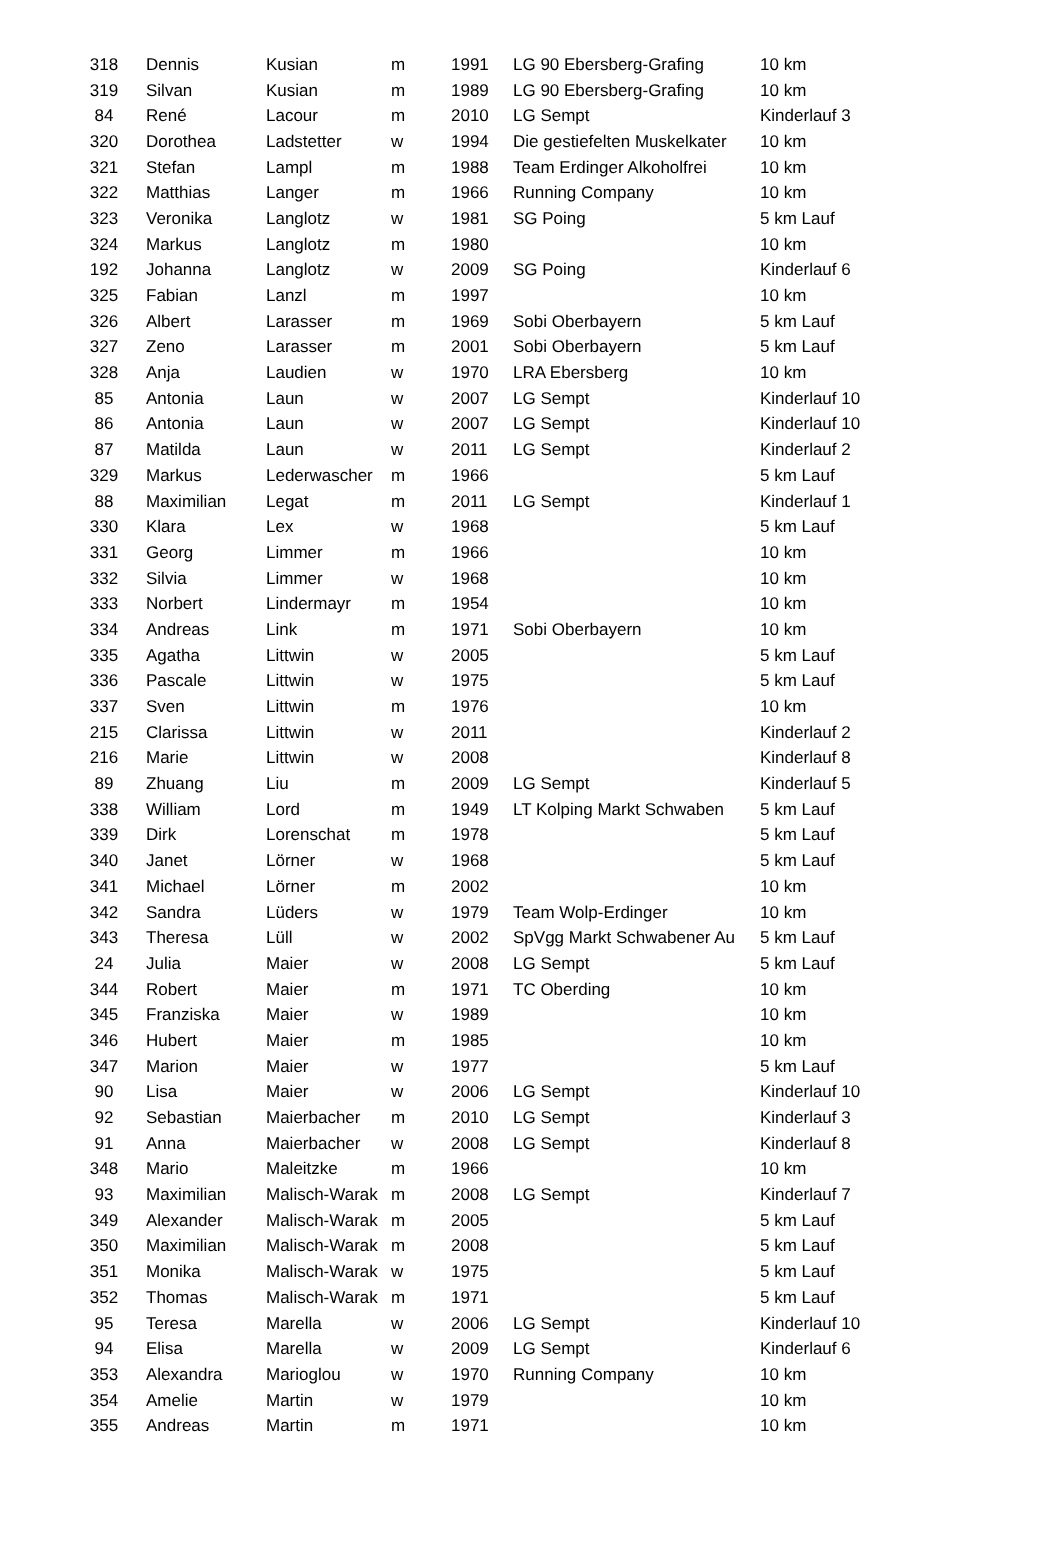| 318 | Dennis | Kusian | m | 1991 | LG 90 Ebersberg-Grafing | 10 km |
| 319 | Silvan | Kusian | m | 1989 | LG 90 Ebersberg-Grafing | 10 km |
| 84 | René | Lacour | m | 2010 | LG Sempt | Kinderlauf 3 |
| 320 | Dorothea | Ladstetter | w | 1994 | Die gestiefelten Muskelkater | 10 km |
| 321 | Stefan | Lampl | m | 1988 | Team Erdinger Alkoholfrei | 10 km |
| 322 | Matthias | Langer | m | 1966 | Running Company | 10 km |
| 323 | Veronika | Langlotz | w | 1981 | SG Poing | 5 km Lauf |
| 324 | Markus | Langlotz | m | 1980 | | 10 km |
| 192 | Johanna | Langlotz | w | 2009 | SG Poing | Kinderlauf 6 |
| 325 | Fabian | Lanzl | m | 1997 | | 10 km |
| 326 | Albert | Larasser | m | 1969 | Sobi Oberbayern | 5 km Lauf |
| 327 | Zeno | Larasser | m | 2001 | Sobi Oberbayern | 5 km Lauf |
| 328 | Anja | Laudien | w | 1970 | LRA Ebersberg | 10 km |
| 85 | Antonia | Laun | w | 2007 | LG Sempt | Kinderlauf 10 |
| 86 | Antonia | Laun | w | 2007 | LG Sempt | Kinderlauf 10 |
| 87 | Matilda | Laun | w | 2011 | LG Sempt | Kinderlauf 2 |
| 329 | Markus | Lederwascher | m | 1966 | | 5 km Lauf |
| 88 | Maximilian | Legat | m | 2011 | LG Sempt | Kinderlauf 1 |
| 330 | Klara | Lex | w | 1968 | | 5 km Lauf |
| 331 | Georg | Limmer | m | 1966 | | 10 km |
| 332 | Silvia | Limmer | w | 1968 | | 10 km |
| 333 | Norbert | Lindermayr | m | 1954 | | 10 km |
| 334 | Andreas | Link | m | 1971 | Sobi Oberbayern | 10 km |
| 335 | Agatha | Littwin | w | 2005 | | 5 km Lauf |
| 336 | Pascale | Littwin | w | 1975 | | 5 km Lauf |
| 337 | Sven | Littwin | m | 1976 | | 10 km |
| 215 | Clarissa | Littwin | w | 2011 | | Kinderlauf 2 |
| 216 | Marie | Littwin | w | 2008 | | Kinderlauf 8 |
| 89 | Zhuang | Liu | m | 2009 | LG Sempt | Kinderlauf 5 |
| 338 | William | Lord | m | 1949 | LT Kolping Markt Schwaben | 5 km Lauf |
| 339 | Dirk | Lorenschat | m | 1978 | | 5 km Lauf |
| 340 | Janet | Lörner | w | 1968 | | 5 km Lauf |
| 341 | Michael | Lörner | m | 2002 | | 10 km |
| 342 | Sandra | Lüders | w | 1979 | Team Wolp-Erdinger | 10 km |
| 343 | Theresa | Lüll | w | 2002 | SpVgg Markt Schwabener Au | 5 km Lauf |
| 24 | Julia | Maier | w | 2008 | LG Sempt | 5 km Lauf |
| 344 | Robert | Maier | m | 1971 | TC Oberding | 10 km |
| 345 | Franziska | Maier | w | 1989 | | 10 km |
| 346 | Hubert | Maier | m | 1985 | | 10 km |
| 347 | Marion | Maier | w | 1977 | | 5 km Lauf |
| 90 | Lisa | Maier | w | 2006 | LG Sempt | Kinderlauf 10 |
| 92 | Sebastian | Maierbacher | m | 2010 | LG Sempt | Kinderlauf 3 |
| 91 | Anna | Maierbacher | w | 2008 | LG Sempt | Kinderlauf 8 |
| 348 | Mario | Maleitzke | m | 1966 | | 10 km |
| 93 | Maximilian | Malisch-Warak | m | 2008 | LG Sempt | Kinderlauf 7 |
| 349 | Alexander | Malisch-Warak | m | 2005 | | 5 km Lauf |
| 350 | Maximilian | Malisch-Warak | m | 2008 | | 5 km Lauf |
| 351 | Monika | Malisch-Warak | w | 1975 | | 5 km Lauf |
| 352 | Thomas | Malisch-Warak | m | 1971 | | 5 km Lauf |
| 95 | Teresa | Marella | w | 2006 | LG Sempt | Kinderlauf 10 |
| 94 | Elisa | Marella | w | 2009 | LG Sempt | Kinderlauf 6 |
| 353 | Alexandra | Marioglou | w | 1970 | Running Company | 10 km |
| 354 | Amelie | Martin | w | 1979 | | 10 km |
| 355 | Andreas | Martin | m | 1971 | | 10 km |